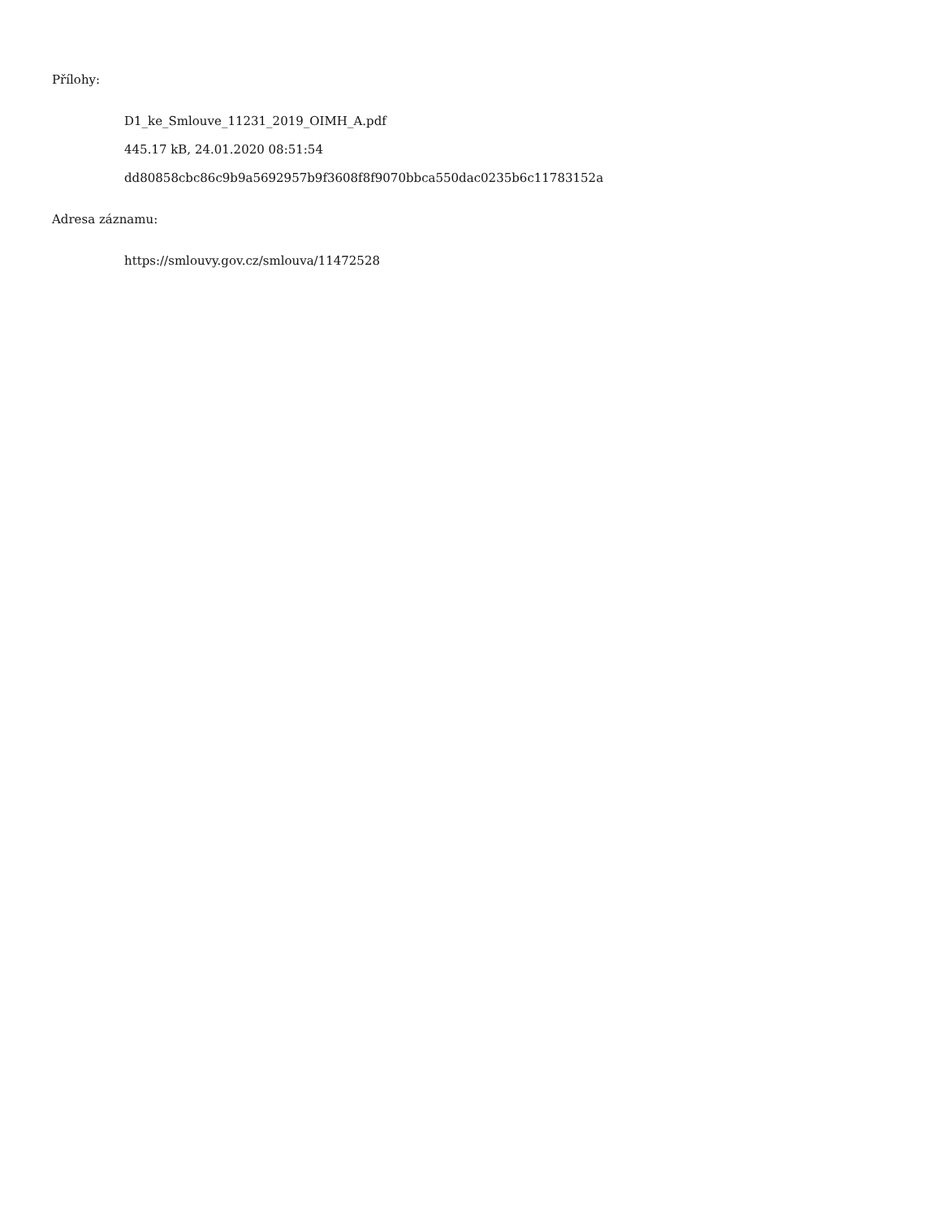Přílohy:
D1_ke_Smlouve_11231_2019_OIMH_A.pdf
445.17 kB, 24.01.2020 08:51:54
dd80858cbc86c9b9a5692957b9f3608f8f9070bbca550dac0235b6c11783152a
Adresa záznamu:
https://smlouvy.gov.cz/smlouva/11472528